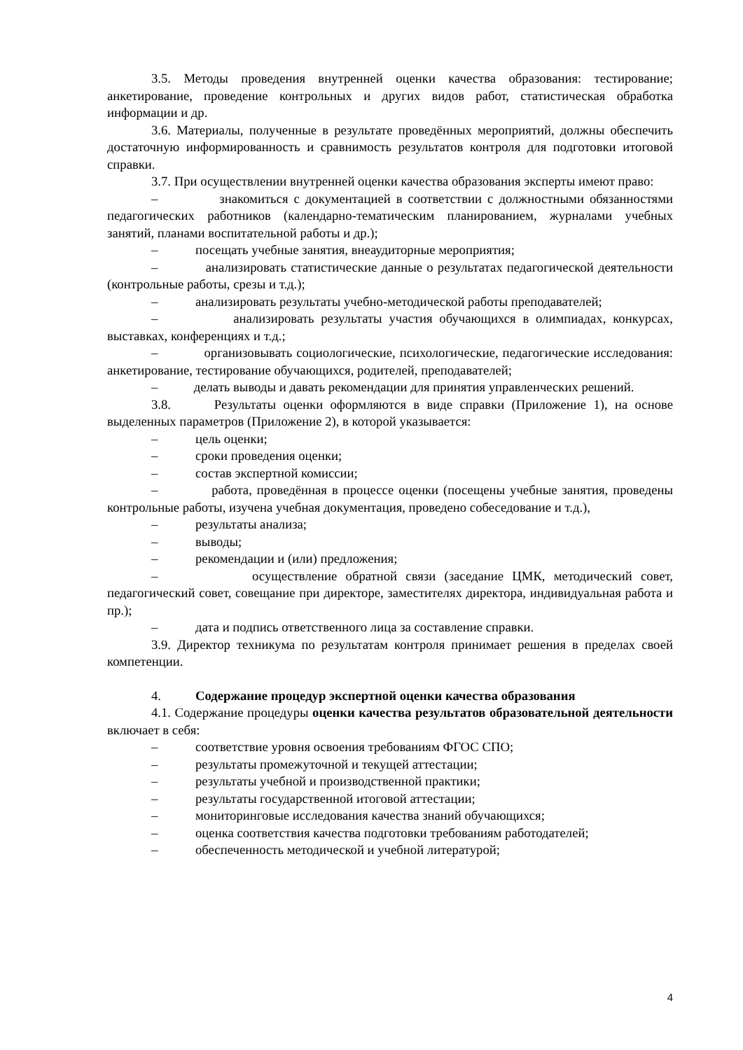3.5. Методы проведения внутренней оценки качества образования: тестирование; анкетирование, проведение контрольных и других видов работ, статистическая обработка информации и др.
3.6. Материалы, полученные в результате проведённых мероприятий, должны обеспечить достаточную информированность и сравнимость результатов контроля для подготовки итоговой справки.
3.7. При осуществлении внутренней оценки качества образования эксперты имеют право:
– знакомиться с документацией в соответствии с должностными обязанностями педагогических работников (календарно-тематическим планированием, журналами учебных занятий, планами воспитательной работы и др.);
– посещать учебные занятия, внеаудиторные мероприятия;
– анализировать статистические данные о результатах педагогической деятельности (контрольные работы, срезы и т.д.);
– анализировать результаты учебно-методической работы преподавателей;
– анализировать результаты участия обучающихся в олимпиадах, конкурсах, выставках, конференциях и т.д.;
– организовывать социологические, психологические, педагогические исследования: анкетирование, тестирование обучающихся, родителей, преподавателей;
– делать выводы и давать рекомендации для принятия управленческих решений.
3.8. Результаты оценки оформляются в виде справки (Приложение 1), на основе выделенных параметров (Приложение 2), в которой указывается:
– цель оценки;
– сроки проведения оценки;
– состав экспертной комиссии;
– работа, проведённая в процессе оценки (посещены учебные занятия, проведены контрольные работы, изучена учебная документация, проведено собеседование и т.д.),
– результаты анализа;
– выводы;
– рекомендации и (или) предложения;
– осуществление обратной связи (заседание ЦМК, методический совет, педагогический совет, совещание при директоре, заместителях директора, индивидуальная работа и пр.);
– дата и подпись ответственного лица за составление справки.
3.9. Директор техникума по результатам контроля принимает решения в пределах своей компетенции.
4. Содержание процедур экспертной оценки качества образования
4.1. Содержание процедуры оценки качества результатов образовательной деятельности включает в себя:
– соответствие уровня освоения требованиям ФГОС СПО;
– результаты промежуточной и текущей аттестации;
– результаты учебной и производственной практики;
– результаты государственной итоговой аттестации;
– мониторинговые исследования качества знаний обучающихся;
– оценка соответствия качества подготовки требованиям работодателей;
– обеспеченность методической и учебной литературой;
4